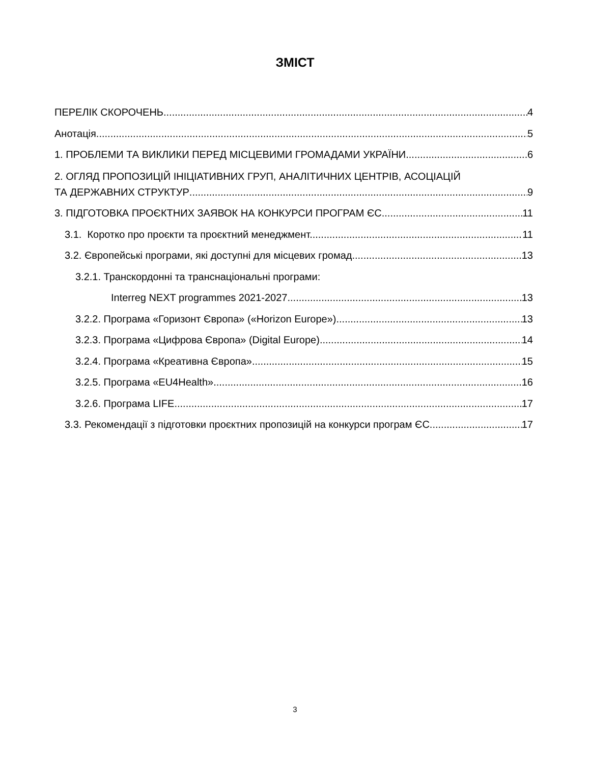ЗМІСТ
ПЕРЕЛІК СКОРОЧЕНЬ 4
Анотація 5
1. ПРОБЛЕМИ ТА ВИКЛИКИ ПЕРЕД МІСЦЕВИМИ ГРОМАДАМИ УКРАЇНИ 6
2. ОГЛЯД ПРОПОЗИЦІЙ ІНІЦІАТИВНИХ ГРУП, АНАЛІТИЧНИХ ЦЕНТРІВ, АСОЦІАЦІЙ
ТА ДЕРЖАВНИХ СТРУКТУР 9
3. ПІДГОТОВКА ПРОЄКТНИХ ЗАЯВОК НА КОНКУРСИ ПРОГРАМ ЄС 11
3.1. Коротко про проєкти та проєктний менеджмент. 11
3.2. Європейські програми, які доступні для місцевих громад 13
3.2.1. Транскордонні та транснаціональні програми:
Interreg NEXT programmes 2021-2027 13
3.2.2. Програма «Горизонт Європа» («Horizon Europe») 13
3.2.3. Програма «Цифрова Європа» (Digital Europe) 14
3.2.4. Програма «Креативна Європа» 15
3.2.5. Програма «EU4Health» 16
3.2.6. Програма LIFE 17
3.3. Рекомендації з підготовки проєктних пропозицій на конкурси програм ЄС. 17
3